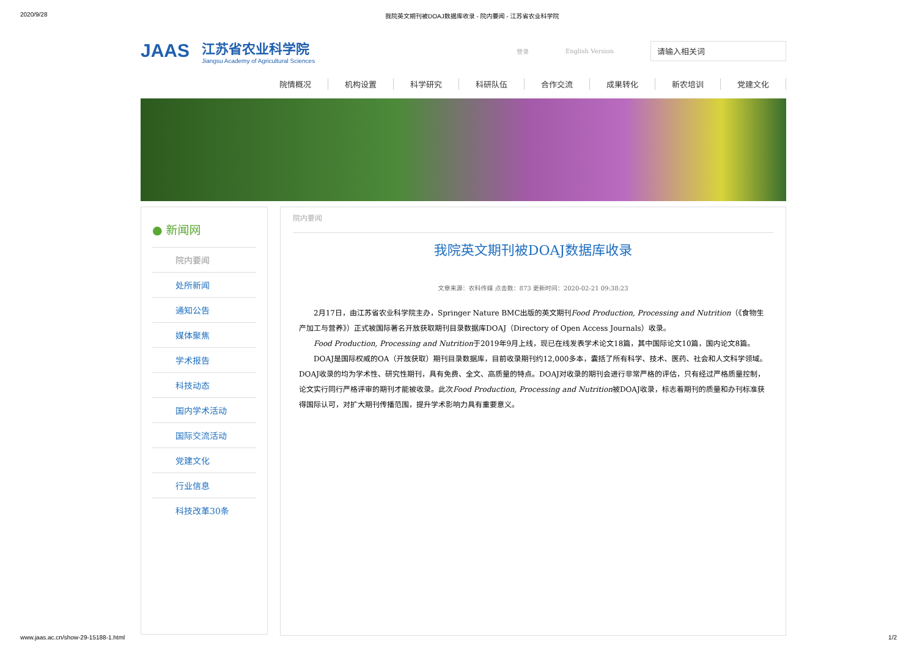2020/9/28 我院英文期刊被DOAJ数据库收录 - 院内要闻 - 江苏省农业科学院
JAAS 江苏省农业科学院
Jiangsu Academy of Agricultural Sciences
登录 English Version 请输入相关词
院情概况 机构设置 科学研究 科研队伍 合作交流 成果转化 新农培训 党建文化
● 新闻网
院内要闻
处所新闻
通知公告
媒体聚焦
学术报告
科技动态
国内学术活动
国际交流活动
党建文化
行业信息
科技改革30条
院内要闻
我院英文期刊被DOAJ数据库收录
文章来源：农科传媒 点击数：873 更新时间：2020-02-21 09:38:23
2月17日，由江苏省农业科学院主办，Springer Nature BMC出版的英文期刊Food Production, Processing and Nutrition（《食物生产加工与营养》）正式被国际著名开放获取期刊目录数据库DOAJ（Directory of Open Access Journals）收录。
Food Production, Processing and Nutrition于2019年9月上线，现已在线发表学术论文18篇，其中国际论文10篇，国内论文8篇。
DOAJ是国际权威的OA（开放获取）期刊目录数据库，目前收录期刊约12,000多本，囊括了所有科学、技术、医药、社会和人文科学领域。DOAJ收录的均为学术性、研究性期刊，具有免费、全文、高质量的特点。DOAJ对收录的期刊会进行非常严格的评估，只有经过严格质量控制，论文实行同行严格评审的期刊才能被收录。此次Food Production, Processing and Nutrition被DOAJ收录，标志着期刊的质量和办刊标准获得国际认可，对扩大期刊传播范围，提升学术影响力具有重要意义。
www.jaas.ac.cn/show-29-15188-1.html 1/2